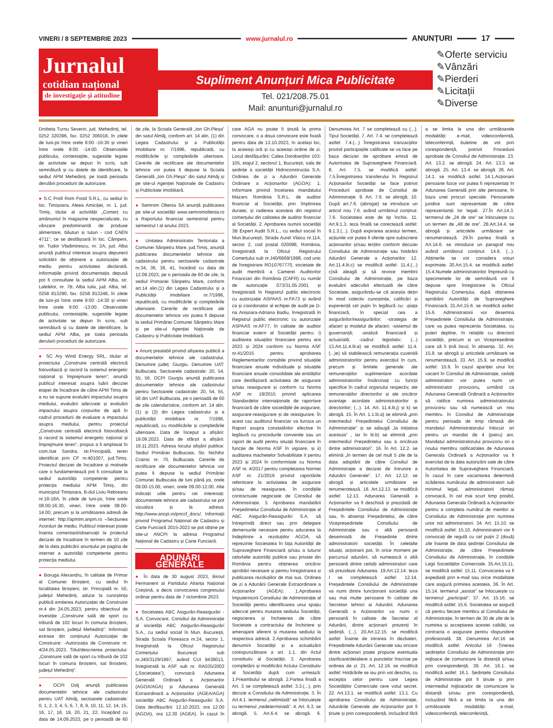VINERI / 8 SEPTEMBRIE 2023 www.jurnalul.ro ANUNȚURI 17
Jurnalul
cotidian național
de investigație și atitudine
Supliment Anunțuri Mica Publicitate
Tel. 021/208.75.01
Mail: anunturi@jurnalul.ro
✎Oferte serviciu
✎Vânzări
✎Pierderi
✎Licitații
✎Diverse
Drobeta Turnu Severin, jud. Mehedinți, tel. 0252 320396, fax. 0252 306018, în zilele de luni-joi între orele 8:00 -16:30 și vineri între orele 8:00 -14:00. Observatiile publicului, contestațiile, sugestiile legate de activitate se depun în scris, sub semnătură și cu datele de identificare, la sediul APM Mehedinți, pe toată perioada derulării procedurii de autorizare.
● S.C Profi Rom Food S.R.L, cu sediul în loc. Timișoara, Aleea Amiciției, nr. 1, jud. Timiș, titular al activității „Comerț cu amănuntul în magazine nespecializate, cu vânzare predominantă de produse alimentare, băuturi și tutun - cod CAEN 4711”, ce se desfășoară în loc. Câmpeni, str. Tudor Vladimirescu, nr. 2A, jud. Alba anunță publicul interesat asupra depunerii solicitării de obținere a autorizației de mediu pentru activitatea declarată. Informațiile privind documentația depusă pot fi consultate la sediul APM Alba, str. Lalelelor, nr. 7B, Alba Iulia, jud. Alba, tel. 0258 813290, fax. 0258 813248, în zilele de luni-joi între orele 9:00 -14:30 și vineri între orele 9:00 -13:00. Observatiile publicului, contestațiile, sugestiile legate de activitate se depun în scris, sub semnătură și cu datele de identificare, la sediul APM Alba, pe toata perioada derularii procedurii de autorizare.
● SC Ary Wind Energy SRL, titular al proiectului „Construire centrală electrică fotovoltaică și racord la sistemul energetic național și împrejmuire teren”, anunță publicul interesat asupra luării deciziei etapei de încadrare de către APM Timiș de a nu se supune evaluării impactului asupra mediului, evaluării adecvate și evaluării impactului asupra corpurilor de apă în cadrul procedurii de evaluare a impactului asupra mediului, pentru proiectul „Construire centrală electrică fotovoltaică și racord la sistemul energetic național și împrejmuire teren”, propus a fi amplasat în com./sat Sandra, str.Principală, teren identificat prin CF nr.401007, jud.Timiș. Proiectul deciziei de încadrare și motivele care o fundamentează pot fi consultate la sediul autorității competente pentru protecția mediului APM Timiș, din municipiul Timișoara, B-dul Liviu Rebreanu nr.18-18A, în zilele de luni-joi, între orele 08.00-16.30, vineri, între orele 08.00-14.00, precum și la următoarea adresă de internet: http://apmtm.anpm.ro –Secțiunea Acorduri de mediu. Publicul interesat poate înainta comentarii/observații la proiectul deciziei de încadrare în termen de 10 zile de la data publicării anunțului pe pagina de internet a autorității competente pentru protecția mediului.
● Boruga Alexandru, în calitate de Primar al Comunei Broșteni, cu sediul în localitatea Broșteni, str. Principală nr. 50, județul Mehedinți, aduce la cunoștința publică emiterea Autorizației de Construire nr.4 din 24.05.2023, pentru obiectivul de investiție „Construire sală de sport cu tribună de 102 locuri în comuna Broșteni, sat Broșteni, județul Mehedinți”. Informații extrase din conținutul Autorizației de Construire: -Autorizația de Construire nr. 4/24.05.2023. Titlul/descrierea proiectului: „Construire sală de sport cu tribună de 102 locuri în comuna Broșteni, sat Broșteni, județul Mehedinți”.
● OCPI Dolj anunță publicarea documentelor tehnice ale cadastrului pentru UAT Almăj, sectoarele cadastrale: 0, 1, 2, 3, 4, 5, 6, 7, 8, 9, 10, 11, 12, 14, 15, 16, 17, 18, 19, 20, 21, 22, începând cu data de 14.09.2023, pe o perioadă de 60 de zile, la Școala Generală „Ion Gh.Pleșa” din satul Almăj, conform art. 14 alin. (1) din Legea Cadastrului și a Publicității Imobiliare nr. 7/1996, republicată, cu modificările și completările ulterioare. Cererile de rectificare ale documentelor tehnice vor putea fi depuse la Școala Generală „Ion Gh.Pleșa” din satul Almăj și pe site-ul Agenției Naționale de Cadastru și Publicitate Imobiliară.
● Semrom Oltenia SA anunță publicarea pe site-ul societății www.semromoltenia.ro a Raportului financiar semestrial pentru semestrul I al anului 2023.
● Unitatea Administrativ Teritoriala a Comunei Sânpetru Mare, jud.Timiș, anunță publicarea documentelor tehnice ale cadastrului pentru sectoarele cadastrale nr.34, 36, 38, 41, înceând cu data de 12.09.2023, pe o perioada de 60 de zile, la sediul Primariei Sânpetru Mare, conform art.14 alin.(1) din Legea Cadastrului și a Publicității Imobiliare nr.7/1996, republicată, cu modificările și completările ulterioare. Cererile de rectificare ale documentelor tehnice vor putea fi depuse la sediul Primăriei Comunei Sânpetru Mare și pe site-ul Agenției Naționale de Cadastru și Publicitate Imobiliară.
● Anunț prealabil privind afișarea publică a documentelor tehnice ale cadastrului. Denumire județ: Giurgiu. Denumire UAT: Bulbucata. Sectoarele cadastrale: 20, 54, 55, 56. OCPI Giurgiu anunță publicarea documentelor tehnice ale cadastrului pentru Sectoarele cadastrale: 20, 54, 55, 56 din UAT Bulbucata, pe o perioadă de 60 de zile calendaristice, conform art. 14 alin. (1) și (2) din Legea cadastrului și a publicității imobiliare nr. 7/1996, republicată, cu modificările și completările ulterioare. Data de început a afișării: 19.09.2023. Data de sfârșit a afișării: 19.11.2023. Adresa locului afișării publice: Sediul Primăriei Bulbucata, Str. Nichifor Crainic nr. 70, Bulbucata. Cererile de rectificare ale documentelor tehnice vor putea fi depuse la sediul Primăriei Comunei Bulbucata de luni până joi, orele 09.00-15.00, vineri, orele 09.00-12.00. Alte indicații utile pentru cei interesați: documentele tehnice ale cadastrului se pot vizualiza și la adresa: http://www.ancpi.ro/pnccf_docs/. Informații privind Programul Național de Cadastru și Carte Funciară 2015-2023 se pot obține pe site-ul ANCPI la adresa Programul Național de Cadastru și Carte Funciară.
ADUNĂRI GENERALE
● În data de 30 august 2023, Biroul Permanent al Partidului Alianța Național Creștină, a decis convocarea congresului ordinar pentru data de 7 octombrie 2023.
● Societatea ABC Asigurări-Reasigurări -S.A. Convocare. Consiliul de Administrație al societății ABC Asigurări-Reasigurări S.A., cu sediul social în Mun. București, Strada Școala Floreasca nr.24, sector 1, înregistrată la Oficiul Registrului Comerțului București sub nr.J40/3129/1997, având CUI 9438013, înregistrată la ASF sub nr. RA035/2003 („Societatea”), convoacă Adunarea Generală Ordinară a Acționarilor (AGOA/AGA) și Adunarea Generală Extraordinară a Acționarilor (AGEA/AGA) societății ABC Asigurări-Reasigurări S.A. Data desfășurării: 12.10.2023, ora 12.00 (AGOA), ora 12.30 (AGEA). În cazul în care AGA nu poate fi ținută la prima convocare, o a doua convocare este fixată pentru data de 13.10.2023, în același loc, la aceeași oră și cu aceeași ordine de zi. Locul desfășurării: Calea Dorobanților 103-105, etajul 2, sectorul 1, București, sala de ședințe a societății Hidroconstrucția S.A. Ordinea de zi a Adunării Generale Ordinare a Acționarilor (AGOA): 1. Informare privind încetarea mandatului Mazars România S.R.L. de auditor financiar al Societății, prin împlinirea duratei, și radierea acesteia din registrul comerțului din calitatea de auditor financiar al Societății. 2. Aprobarea numirii societății 3B Expert Audit S.R.L., cu sediul social în Mun.București, Strada Aurel Vlaicu nr.114, sector 2, cod poștal 020098, România, înregistrată la Oficiul Registrului Comerțului sub nr.J40/6669/1998, cod unic de înregistrare RO10767770, societate de audit membră a Camerei Auditorilor Financiari din România (CAFR) cu număr de autorizație 073/31.05.2001 și înregistrată în Registrul public electronic cu autorizație ASPAAS nr.FA73 și având ca și coordonator al echipei de audit pe D-na Anișoara-Adriana Badiu, înregistrată în Registrul public electronic cu autorizație ASPAAS nr.AF77, în calitate de auditor financiar extern al Societății pentru: i) auditarea situațiilor financiare pentru anii 2023 și 2024 conform cu Norma ASF nr.41/2015 pentru aprobarea Reglementarilor contabile privind situațiile financiare anuale individuale și situațiile financiare anuale consolidate ale entităților care desfășoară activitatea de asigurare și/sau reasigurare și conform cu Norma ASF nr. 19/2015 privind aplicarea Standardelor internaționale de raportare financiară de către societățile de asigurare, asigurare-reasigurare și de reasigurare. În acest caz auditorul financiar va furniza un Raport asupra constatărilor efective în legătură cu procedurile convenite sau un raport de audit pentru situații financiare în funcție de Norma ASF în vigoare, și ii) auditarea machetelor Solvabilitate II pentru 2023 și 2024 în conformitate cu Norma ASF nr. 4/2017 pentru completarea Normei ASF nr. 21/2016 privind raportările referitoare la activitatea de asigurare și/sau de reasigurare, în condițiile contractuale negociate de Consiliul de Administrație. 3. Aprobarea mandatării Președintelui Consiliului de Administrație al ABC Asigurări-Reasigurări S.A. să întreprindă direct sau prin delegare demersurile necesare pentru aducerea la îndeplinire a rezoluțiilor AGOA, să reprezinte Societatea în fața Autorității de Supraveghere Financiară și/sau a tuturor celorlalte autorități publice sau private din România pentru obținerea oricăror aprobări necesare și pentru înregistrarea și publicarea rezoluțiilor de mai sus. Ordinea de zi a Adunării Generale Extraordinare a Acționarilor (AGEA): 1.Aprobarea împuternicirii Consiliului de Administrație al Societății pentru identificarea unui spațiu adecvat pentru mutarea sediului Societății, negocierea și încheierea de către Societate a contractului de închiriere și amenajare aferent și mutarea sediului la respectiva adresă. 2.Aprobarea schimbării denumirii Societății și a actualizării corespunzătoare a art. 1.1. din Actul constitutiv al Societății. 3. Aprobarea completării și modificării Actului Constitutiv al Societății după cum urmează: 1.Preambulul se abrogă. 2.Partea finală a Art. 3 se completează astfel: 3.3.(...), prin decizie a Consiliului de Administrație. 3. În Art.4.1. termenul „nelimitată” se înlocuiește cu termenul „nedeterminată”. 4. Art. 6.3. se abrogă. 5. Art.6.4. se abrogă. 6. Denumirea Art. 7 se completează cu (...). Tipul Societății. 7. Art. 7.4. se completează astfel: 7.4.(...) Înregistrarea tranzacțiilor privind participațiile calificate se va face pe baza deciziei de aprobare emisă de Autoritatea de Supraveghere Financiară. 8. Art. 7.5. se modifică astfel: 7.5.Înregistrarea transferului în Registrul Acționarilor Societății se face potrivit Procedurii aprobate de Consiliul de Administrație. 9. Art. 7.6. se abrogă. 10. După art.7.6. (abrogat) se introduce un articol nou 7.6. având următorul conținut: 7.6. Societatea este de tip închis. 11. Art.9.1.3. teza finală se corectează astfel: 9.1.3.(...). După expirarea acestui termen, acțiunile vor putea fi oferite spre subscriere acționarilor și/sau terților conform deciziei Consiliului de Administrație sau hotărârii Adunării Generale a Acționarilor. 12. Art.11.4.lit.c) se modifică astfel: 11.4.(...) c)să aleagă și să revoce membrii Consiliului de Administrație, pe baza evaluării adecvării efectuată de către Societate, asigurându-se că aceștia dețin în mod colectiv cunoștințe, calificări și experiență cel puțin în legătură cu: -piața financiară, în special cea a asigurărilor/reasigurărilor; -strategia de afaceri și modelul de afaceri; -sistemul de guvernanță; -analiză financiară și actuarială; -cadrul legislativ; (...) 13.Art.11.4.lit.e) se modifică astfel: 11.4.(...)e) să stabilească remunerația cuvenită administratorilor pentru exercițiul în curs, precum și limitele generale ale remunerațiilor suplimentare acordate administratorilor însărcinați cu funcții specifice în cadrul organului respectiv, ale remunerațiilor directorilor și ale oricăror avantaje acordate administratorilor și directorilor; (...). 14. Art. 11.4.lit.j) și k) se abrogă. 15. În Art. 1.1.lit.a) se elimină „prin intermediul Președintelui Consiliului de Administrație” și se adaugă „la inițiativa acestuia” , iar în lit.b) se elimină „prin intermediul Președintelui sau a oricăruia dintre administratori”. 16. În Art. 12.2. se elimină „în termen de cel mult 5 zile de la data adoptării de către Consiliul de Administrație a deciziei de întrunire a Adunării Generale”. 17. Art. 12.12. se abrogă și articolele următoare se renumerotează. 18. Art.12.13. se modifică astfel: 12.13. Adunarea Generală a Acționarilor va fi deschisă și prezidată de Președintele Consiliului de Administrație sau, în absența Președintelui, de către Vicepreședintele Consiliului de Administrație sau o altă persoană desemnată de Președinte dintre administratorii societății. În celelalte situații, acționarii pot, în orice moment pe parcursul adunării, să numească o altă persoană dintre ceilalți administratori care să prezideze Adunarea. 19.Art.12.14. teza I se completează astfel: 12.14. Președintele Consiliului de Administrație va numi dintre funcționarii societății una sau mai multe persoane în calitate de Secretari tehnici ai Adunării. Adunarea Generală a Acționarilor va numi o persoană în calitate de Secretar al Adunării, dintre acționarii prezenți în ședință. (...). 20.Art.12.15. se modifică astfel: Înainte de intrarea în dezbateri, Președintele Adunării Generale sau oricare dintre acționari poate propune eventuala clarificare/detaliere a punctelor înscrise pe ordinea de zi. 21. Art. 12.16. se modifică astfel: Hotărârile se iau prin vot deschis, cu excepția celor pentru care Legea Societăților Comerciale cere votul secret. 22. Art.13.1. se modifică astfel: 13.1. Cu aprobarea Consiliului de Administrație, Adunările Generale ale Acționarilor pot fi ținute și prin corespondență, incluzând fără a se limita la una din următoarele modalități: e-mail, videoconferință, teleconferință, buletine de vot prin corespondență, potrivit Procedurii aprobate de Consiliul de Administrație. 23. Art. 13.2. se abrogă. 24. Art. 13.3. se abrogă. 25. Art. 13.4. se abrogă. 26. Art. 14.1. se modifică astfel: 14.1.Acționarii persoane fizice vor putea fi reprezentați în Adunarea Generală prin alte persoane, în baza unei procuri speciale. Persoanele juridice sunt reprezentate de către reprezentanții lor legali. 27.În Art.14.3. termenul de „24 de ore” se înlocuiește cu un termen de „48 de ore”. 28.Art.14.4. se abrogă și articolele următoare se renumerotează. 29.În partea finală a Art.14.6. se introduce un paragraf nou având următorul conținut: 14.6. (...). Abținerile se vor considera voturi exprimate. 30.Art.15.4. se modifică astfel: 15.4.Numele administratorilor împreună cu specimenele lor de semnătură vor fi depuse spre înregistrare la Oficiul Registrului Comerțului, după obținerea aprobării Autorității de Supraveghere Financiară. 31.Art.15.6. se modifică astfel: 15.6. Administratorii vor desemna Președintele Consiliului de Administrație, care va putea reprezenta Societatea, cu puteri depline, în relațiile cu directorii societății, precum și un Vicepreședinte care să îi țină locul, în absența. 32. Art. 15.8. se abrogă și articolele următoare se renumerotează. 33. Art. 15.9. se modifică astfel: 15.9. În cazul apariției unui loc vacant în Consiliul de Administrație, ceilalți administratori vor putea numi un administrator provizoriu, urmând ca Adunarea Generală Ordinară a Acționarilor să ratifice numirea administratorului provizoriu sau să numească un nou membru în Consiliul de Administrație pentru perioada de timp rămasă din mandatul Administratorului înlocuit ori pentru un mandat de 4 (patru) ani. Mandatul administratorului provizoriu ori a noului membru ratificat/ales de Adunarea Generala Ordinară a Acționarilor va fi exercitat de la data autorizării sale de către Autoritatea de Supraveghere Financiară. În cazul în care vacantarea determină scăderea numărului de administratori sub minimul legal, administratorii rămași convoacă, în cel mai scurt timp posibil, Adunarea Generala Ordinară a Acționarilor pentru a completa numărul de membri ai Consiliului de Administrație prin numirea unor noi administratori. 34. Art. 15.10. se modifică astfel: 15.10. Administratorii vor fi convocați de regulă cu cel puțin 2 (două) zile înainte de data ședinței Consiliului de Administrație, de către Președintele Consiliului de Administrație, în condițiile Legii Societăților Comerciale. 35.Art.15.11. se modifică astfel: 15.11. Convocarea va fi expediată prin e-mail sau orice modalitate care asigură primirea acesteia. 36. În Art. 15.14. termenul „asistat” se înlocuiește cu termenul „participat”. 37. Art. 15.16. se modifică astfel: 15.6. Societatea se asigură că pentru fiecare membru al Consiliului de Administrație, în termen de 30 de zile de la numirea și acceptarea acestei calități, va contracta o asigurare pentru răspundere profesională. 38. Denumirea Art.16 se modifică astfel: Articolul 16 -Ținerea ședințelor Consiliului de Administrație prin mijloace de comunicare la distanță și/sau prin corespondență. 39. Art. 16.1. se modifică astfel: 16.1. Ședințele Consiliului de Administrație pot fi ținute și prin intermediul mijloacelor de comunicare la distanță și/sau prin corespondență, incluzând fără a se limita la una din următoarele modalități: e-mail, videoconferință, teleconferință,